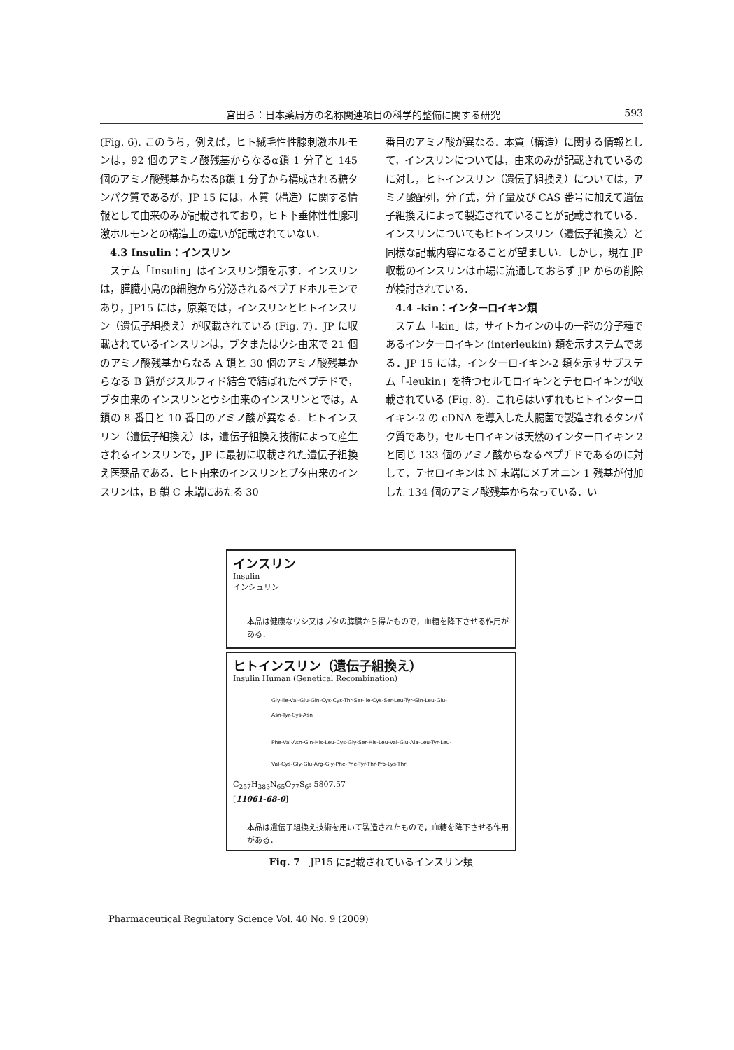宮田ら：日本薬局方の名称関連項目の科学的整備に関する研究 593
(Fig. 6). このうち，例えば，ヒト絨毛性性腺刺激ホルモンは，92 個のアミノ酸残基からなるα鎖 1 分子と 145 個のアミノ酸残基からなるβ鎖 1 分子から構成される糖タンパク質であるが，JP 15 には，本質（構造）に関する情報として由来のみが記載されており，ヒト下垂体性性腺刺激ホルモンとの構造上の違いが記載されていない．
4.3 Insulin：インスリン
　ステム「Insulin」はインスリン類を示す．インスリンは，膵臓小島のβ細胞から分泌されるペプチドホルモンであり，JP15 には，原薬では，インスリンとヒトインスリン（遺伝子組換え）が収載されている (Fig. 7)．JP に収載されているインスリンは，ブタまたはウシ由来で 21 個のアミノ酸残基からなる A 鎖と 30 個のアミノ酸残基からなる B 鎖がジスルフィド結合で結ばれたペプチドで，ブタ由来のインスリンとウシ由来のインスリンとでは，A 鎖の 8 番目と 10 番目のアミノ酸が異なる．ヒトインスリン（遺伝子組換え）は，遺伝子組換え技術によって産生されるインスリンで，JP に最初に収載された遺伝子組換え医薬品である．ヒト由来のインスリンとブタ由来のインスリンは，B 鎖 C 末端にあたる 30
番目のアミノ酸が異なる．本質（構造）に関する情報として，インスリンについては，由来のみが記載されているのに対し，ヒトインスリン（遺伝子組換え）については，アミノ酸配列，分子式，分子量及び CAS 番号に加えて遺伝子組換えによって製造されていることが記載されている．インスリンについてもヒトインスリン（遺伝子組換え）と同様な記載内容になることが望ましい．しかし，現在 JP 収載のインスリンは市場に流通しておらず JP からの削除が検討されている．
4.4 -kin：インターロイキン類
　ステム「-kin」は，サイトカインの中の一群の分子種であるインターロイキン (interleukin) 類を示すステムである．JP 15 には，インターロイキン-2 類を示すサブステム「-leukin」を持つセルモロイキンとテセロイキンが収載されている (Fig. 8)．これらはいずれもヒトインターロイキン-2 の cDNA を導入した大腸菌で製造されるタンパク質であり，セルモロイキンは天然のインターロイキン 2 と同じ 133 個のアミノ酸からなるペプチドであるのに対して，テセロイキンは N 末端にメチオニン 1 残基が付加した 134 個のアミノ酸残基からなっている．い
インスリン
Insulin
インシュリン
本品は健康なウシ又はブタの膵臓から得たもので，血糖を降下させる作用がある．
ヒトインスリン（遺伝子組換え）
Insulin Human (Genetical Recombination)
Gly-Ile-Val-Glu-Gln-Cys-Cys-Thr-Ser-Ile-Cys-Ser-Leu-Tyr-Gln-Leu-Glu-
Asn-Tyr-Cys-Asn
Phe-Val-Asn-Gln-His-Leu-Cys-Gly-Ser-His-Leu-Val-Glu-Ala-Leu-Tyr-Leu-
Val-Cys-Gly-Glu-Arg-Gly-Phe-Phe-Tyr-Thr-Pro-Lys-Thr
C<sub>257</sub>H<sub>383</sub>N<sub>65</sub>O<sub>77</sub>S<sub>6</sub>: 5807.57
[11061-68-0]
本品は遺伝子組換え技術を用いて製造されたもので，血糖を降下させる作用がある．
Fig. 7　JP15 に記載されているインスリン類
Pharmaceutical Regulatory Science Vol. 40 No. 9 (2009)